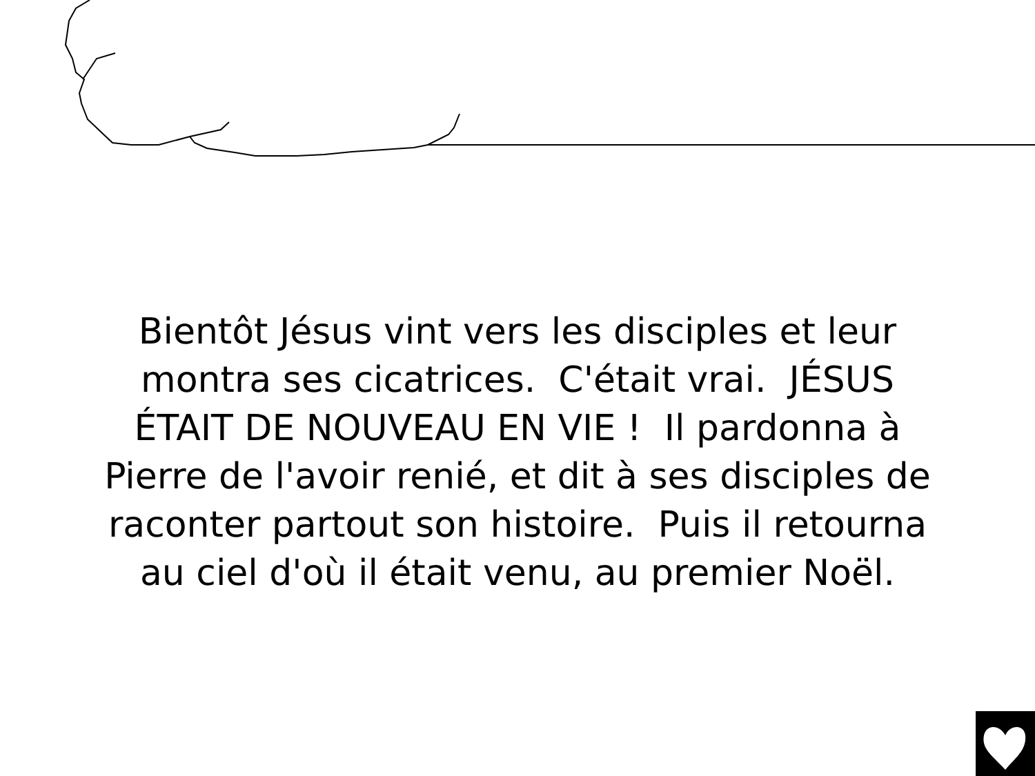Bientôt Jésus vint vers les disciples et leur
montra ses cicatrices. C'était vrai. JÉSUS
ÉTAIT DE NOUVEAU EN VIE ! Il pardonna à
Pierre de l'avoir renié, et dit à ses disciples de
raconter partout son histoire. Puis il retourna
au ciel d'où il était venu, au premier Noël.